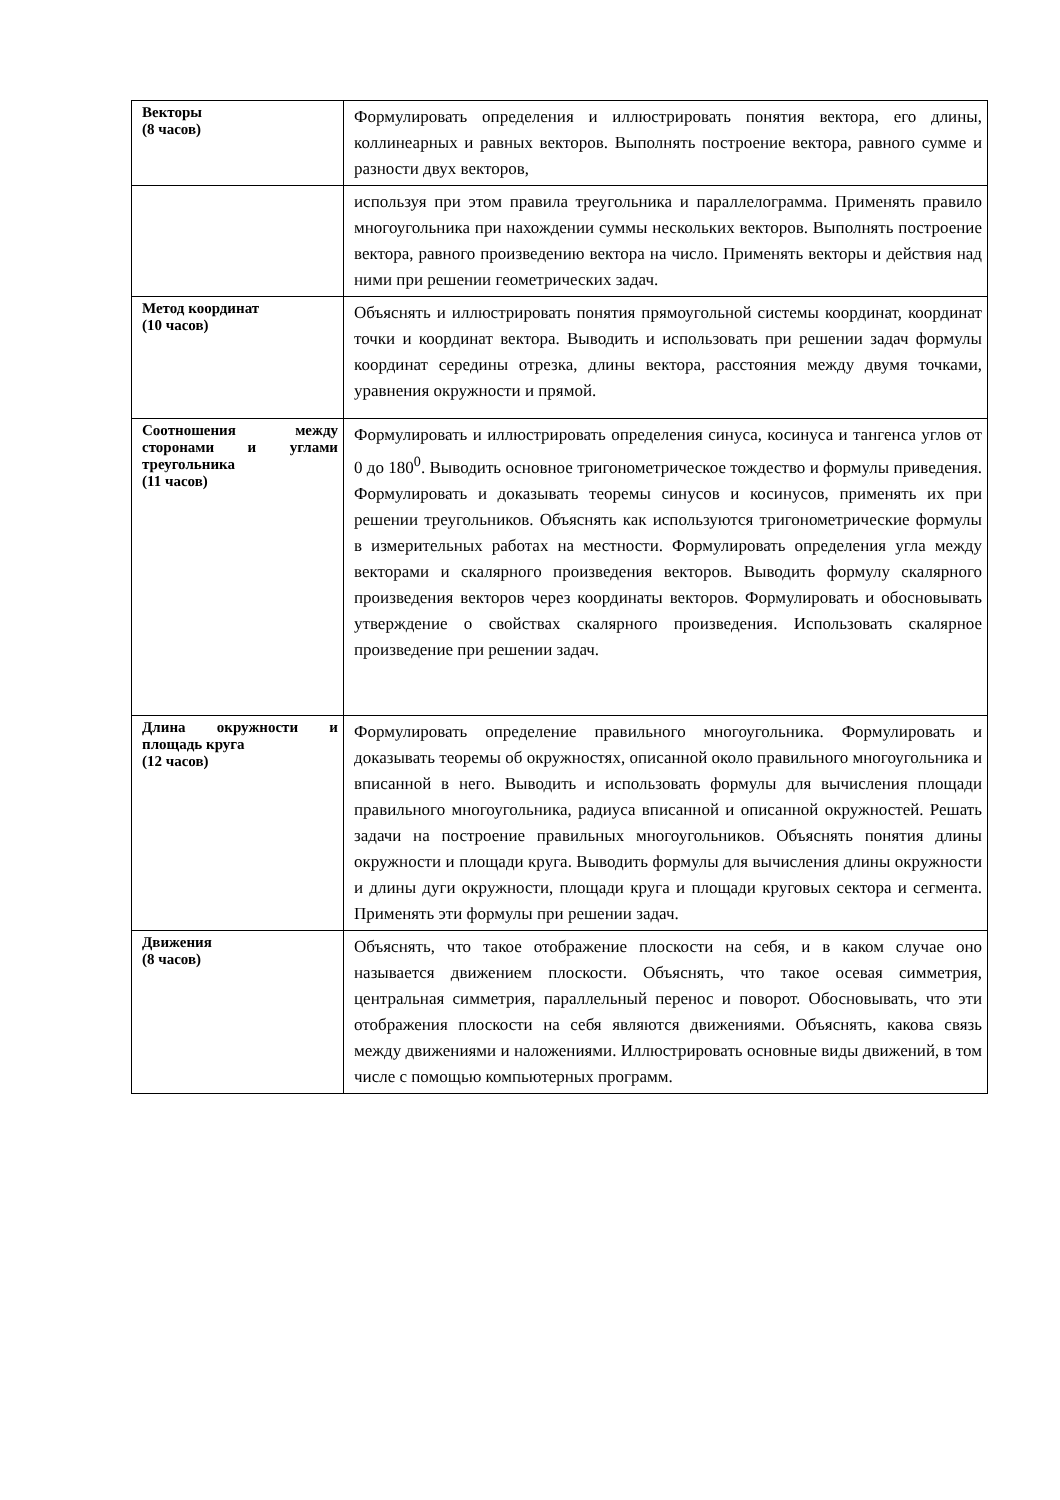| Векторы (8 часов) | Формулировать определения и иллюстрировать понятия вектора, его длины, коллинеарных и равных векторов. Выполнять построение вектора, равного сумме и разности двух векторов, |
| | используя при этом правила треугольника и параллелограмма. Применять правило многоугольника при нахождении суммы нескольких векторов. Выполнять построение вектора, равного произведению вектора на число. Применять векторы и действия над ними при решении геометрических задач. |
| Метод координат (10 часов) | Объяснять и иллюстрировать понятия прямоугольной системы координат, координат точки и координат вектора. Выводить и использовать при решении задач формулы координат середины отрезка, длины вектора, расстояния между двумя точками, уравнения окружности и прямой. |
| Соотношения между сторонами и углами треугольника (11 часов) | Формулировать и иллюстрировать определения синуса, косинуса и тангенса углов от 0 до 180<sup>0</sup>. Выводить основное тригонометрическое тождество и формулы приведения. Формулировать и доказывать теоремы синусов и косинусов, применять их при решении треугольников. Объяснять как используются тригонометрические формулы в измерительных работах на местности. Формулировать определения угла между векторами и скалярного произведения векторов. Выводить формулу скалярного произведения векторов через координаты векторов. Формулировать и обосновывать утверждение о свойствах скалярного произведения. Использовать скалярное произведение при решении задач. |
| Длина окружности и площадь круга (12 часов) | Формулировать определение правильного многоугольника. Формулировать и доказывать теоремы об окружностях, описанной около правильного многоугольника и вписанной в него. Выводить и использовать формулы для вычисления площади правильного многоугольника, радиуса вписанной и описанной окружностей. Решать задачи на построение правильных многоугольников. Объяснять понятия длины окружности и площади круга. Выводить формулы для вычисления длины окружности и длины дуги окружности, площади круга и площади круговых сектора и сегмента. Применять эти формулы при решении задач. |
| Движения (8 часов) | Объяснять, что такое отображение плоскости на себя, и в каком случае оно называется движением плоскости. Объяснять, что такое осевая симметрия, центральная симметрия, параллельный перенос и поворот. Обосновывать, что эти отображения плоскости на себя являются движениями. Объяснять, какова связь между движениями и наложениями. Иллюстрировать основные виды движений, в том числе с помощью компьютерных программ. |